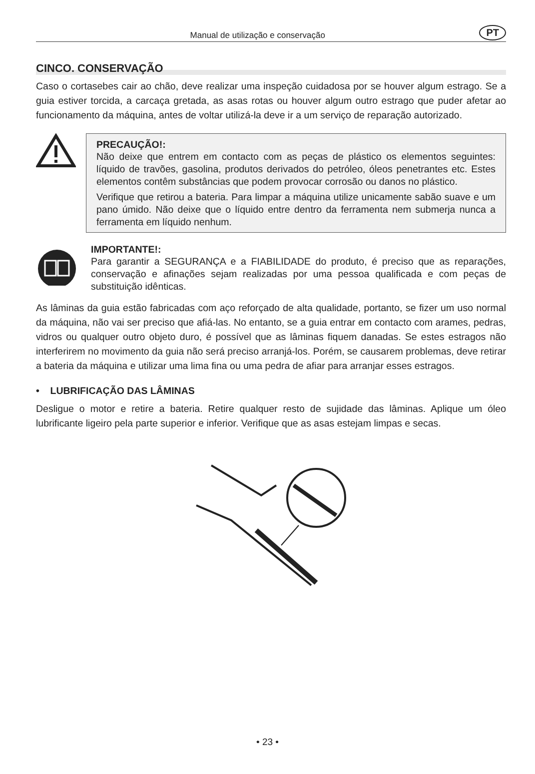Manual de utilização e conservação PT
CINCO. CONSERVAÇÃO
Caso o cortasebes cair ao chão, deve realizar uma inspeção cuidadosa por se houver algum estrago. Se a guia estiver torcida, a carcaça gretada, as asas rotas ou houver algum outro estrago que puder afetar ao funcionamento da máquina, antes de voltar utilizá-la deve ir a um serviço de reparação autorizado.
PRECAUÇÃO!:
Não deixe que entrem em contacto com as peças de plástico os elementos seguintes: líquido de travões, gasolina, produtos derivados do petróleo, óleos penetrantes etc. Estes elementos contêm substâncias que podem provocar corrosão ou danos no plástico.
Verifique que retirou a bateria. Para limpar a máquina utilize unicamente sabão suave e um pano úmido. Não deixe que o líquido entre dentro da ferramenta nem submerja nunca a ferramenta em líquido nenhum.
IMPORTANTE!:
Para garantir a SEGURANÇA e a FIABILIDADE do produto, é preciso que as reparações, conservação e afinações sejam realizadas por uma pessoa qualificada e com peças de substituição idênticas.
As lâminas da guia estão fabricadas com aço reforçado de alta qualidade, portanto, se fizer um uso normal da máquina, não vai ser preciso que afiá-las. No entanto, se a guia entrar em contacto com arames, pedras, vidros ou qualquer outro objeto duro, é possível que as lâminas fiquem danadas. Se estes estragos não interferirem no movimento da guia não será preciso arranjá-los. Porém, se causarem problemas, deve retirar a bateria da máquina e utilizar uma lima fina ou uma pedra de afiar para arranjar esses estragos.
• LUBRIFICAÇÃO DAS LÂMINAS
Desligue o motor e retire a bateria. Retire qualquer resto de sujidade das lâminas. Aplique um óleo lubrificante ligeiro pela parte superior e inferior. Verifique que as asas estejam limpas e secas.
• 23 •